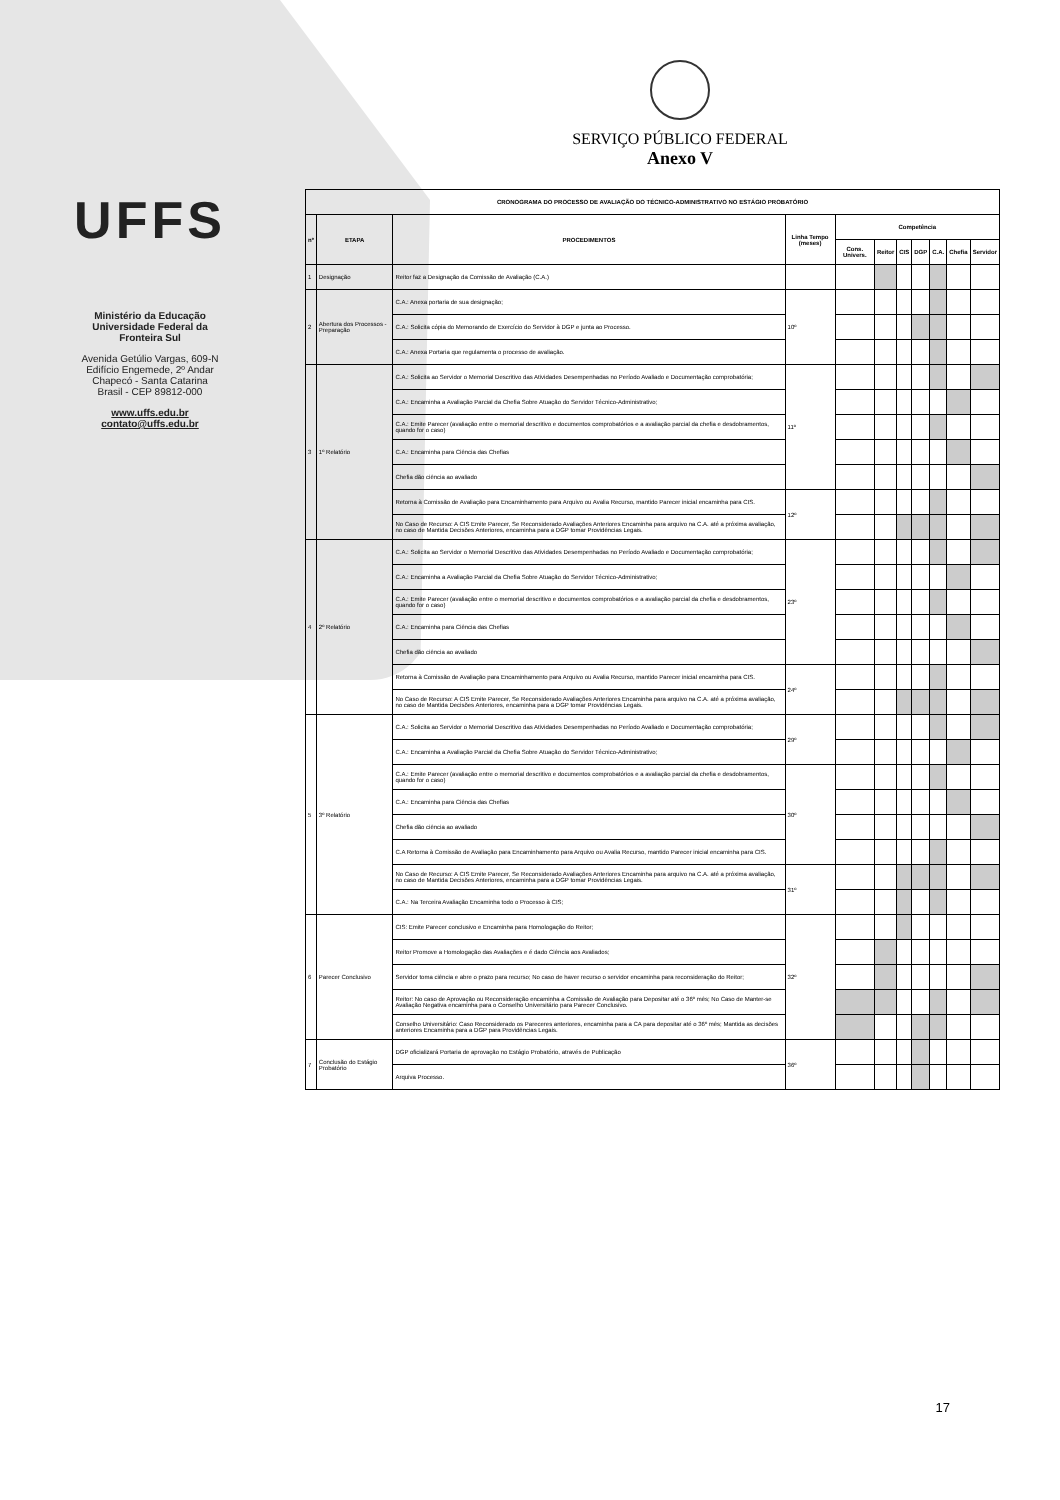UFFS
Ministério da Educação
Universidade Federal da
Fronteira Sul
Avenida Getúlio Vargas, 609-N
Edifício Engemede, 2º Andar
Chapecó - Santa Catarina
Brasil - CEP 89812-000
www.uffs.edu.br
contato@uffs.edu.br
SERVIÇO PÚBLICO FEDERAL
Anexo V
| CRONOGRAMA DO PROCESSO DE AVALIAÇÃO DO TÉCNICO-ADMINISTRATIVO NO ESTÁGIO PROBATÓRIO | | | | | | | | | | |
| --- | --- | --- | --- | --- | --- | --- | --- | --- | --- | --- |
| nº | ETAPA | PROCEDIMENTOS | Linha Tempo (meses) | Competência | | | | | | |
| | | | | Cons. Univers. | Reitor | CIS | DGP | C.A. | Chefia | Servidor |
| 1 | Designação | Reitor faz a Designação da Comissão de Avaliação (C.A.) | | | | | | | | |
| 2 | Abertura dos Processos - Preparação | C.A.: Anexa portaria de sua designação; | 10º | | | | | | | |
| | | C.A.: Solicita cópia do Memorando de Exercício do Servidor à DGP e junta ao Processo. | | | | | | | | |
| | | C.A.: Anexa Portaria que regulamenta o processo de avaliação. | | | | | | | | |
| 3 | 1º Relatório | C.A.: Solicita ao Servidor o Memorial Descritivo das Atividades Desempenhadas no Período Avaliado e Documentação comprobatória; | 11º | | | | | | | |
| | | C.A.: Encaminha a Avaliação Parcial da Chefia Sobre Atuação do Servidor Técnico-Administrativo; | | | | | | | | |
| | | C.A.: Emite Parecer (avaliação entre o memorial descritivo e documentos comprobatórios e a avaliação parcial da chefia e desdobramentos, quando for o caso) | | | | | | | | |
| | | C.A.: Encaminha para Ciência das Chefias | | | | | | | | |
| | | Chefia dão ciência ao avaliado | | | | | | | | |
| | | Retorna à Comissão de Avaliação para Encaminhamento para Arquivo ou Avalia Recurso, mantido Parecer inicial encaminha para CIS. | 12º | | | | | | | |
| | | No Caso de Recurso: A CIS Emite Parecer, Se Reconsiderado Avaliações Anteriores Encaminha para arquivo na C.A. até a próxima avaliação, no caso de Mantida Decisões Anteriores, encaminha para a DGP tomar Providências Legais. | | | | | | | | |
| 4 | 2º Relatório | C.A.: Solicita ao Servidor o Memorial Descritivo das Atividades Desempenhadas no Período Avaliado e Documentação comprobatória; | 23º | | | | | | | |
| | | C.A.: Encaminha a Avaliação Parcial da Chefia Sobre Atuação do Servidor Técnico-Administrativo; | | | | | | | | |
| | | C.A.: Emite Parecer (avaliação entre o memorial descritivo e documentos comprobatórios e a avaliação parcial da chefia e desdobramentos, quando for o caso) | | | | | | | | |
| | | C.A.: Encaminha para Ciência das Chefias | | | | | | | | |
| | | Chefia dão ciência ao avaliado | | | | | | | | |
| | | Retorna à Comissão de Avaliação para Encaminhamento para Arquivo ou Avalia Recurso, mantido Parecer inicial encaminha para CIS. | 24º | | | | | | | |
| | | No Caso de Recurso: A CIS Emite Parecer, Se Reconsiderado Avaliações Anteriores Encaminha para arquivo na C.A. até a próxima avaliação, no caso de Mantida Decisões Anteriores, encaminha para a DGP tomar Providências Legais. | | | | | | | | |
| 5 | 3º Relatório | C.A.: Solicita ao Servidor o Memorial Descritivo das Atividades Desempenhadas no Período Avaliado e Documentação comprobatória; | 29º | | | | | | | |
| | | C.A.: Encaminha a Avaliação Parcial da Chefia Sobre Atuação do Servidor Técnico-Administrativo; | | | | | | | | |
| | | C.A.: Emite Parecer (avaliação entre o memorial descritivo e documentos comprobatórios e a avaliação parcial da chefia e desdobramentos, quando for o caso) | 30º | | | | | | | |
| | | C.A.: Encaminha para Ciência das Chefias | | | | | | | | |
| | | Chefia dão ciência ao avaliado | | | | | | | | |
| | | C.A Retorna à Comissão de Avaliação para Encaminhamento para Arquivo ou Avalia Recurso, mantido Parecer inicial encaminha para CIS. | | | | | | | | |
| | | No Caso de Recurso: A CIS Emite Parecer, Se Reconsiderado Avaliações Anteriores Encaminha para arquivo na C.A. até a próxima avaliação, no caso de Mantida Decisões Anteriores, encaminha para a DGP tomar Providências Legais. | 31º | | | | | | | |
| | | C.A.: Na Terceira Avaliação Encaminha todo o Processo à CIS; | | | | | | | | |
| 6 | Parecer Conclusivo | CIS: Emite Parecer conclusivo e Encaminha para Homologação do Reitor; | 32º | | | | | | | |
| | | Reitor Promove a Homologação das Avaliações e é dado Ciência aos Avaliados; | | | | | | | | |
| | | Servidor toma ciência e abre o prazo para recurso; No caso de haver recurso o servidor encaminha para reconsideração do Reitor; | | | | | | | | |
| | | Reitor: No caso de Aprovação ou Reconsideração encaminha a Comissão de Avaliação para Depositar até o 36º mês; No Caso de Manter-se Avaliação Negativa encaminha para o Conselho Universitário para Parecer Conclusivo. | | | | | | | | |
| | | Conselho Universitário: Caso Reconsiderado os Pareceres anteriores, encaminha para a CA para depositar até o 36º mês; Mantida as decisões anteriores Encaminha para a DGP para Providências Legais. | | | | | | | | |
| 7 | Conclusão do Estágio Probatório | DGP oficializará Portaria de aprovação no Estágio Probatório, através de Publicação | 36º | | | | | | | |
| | | Arquiva Processo. | | | | | | | | |
17